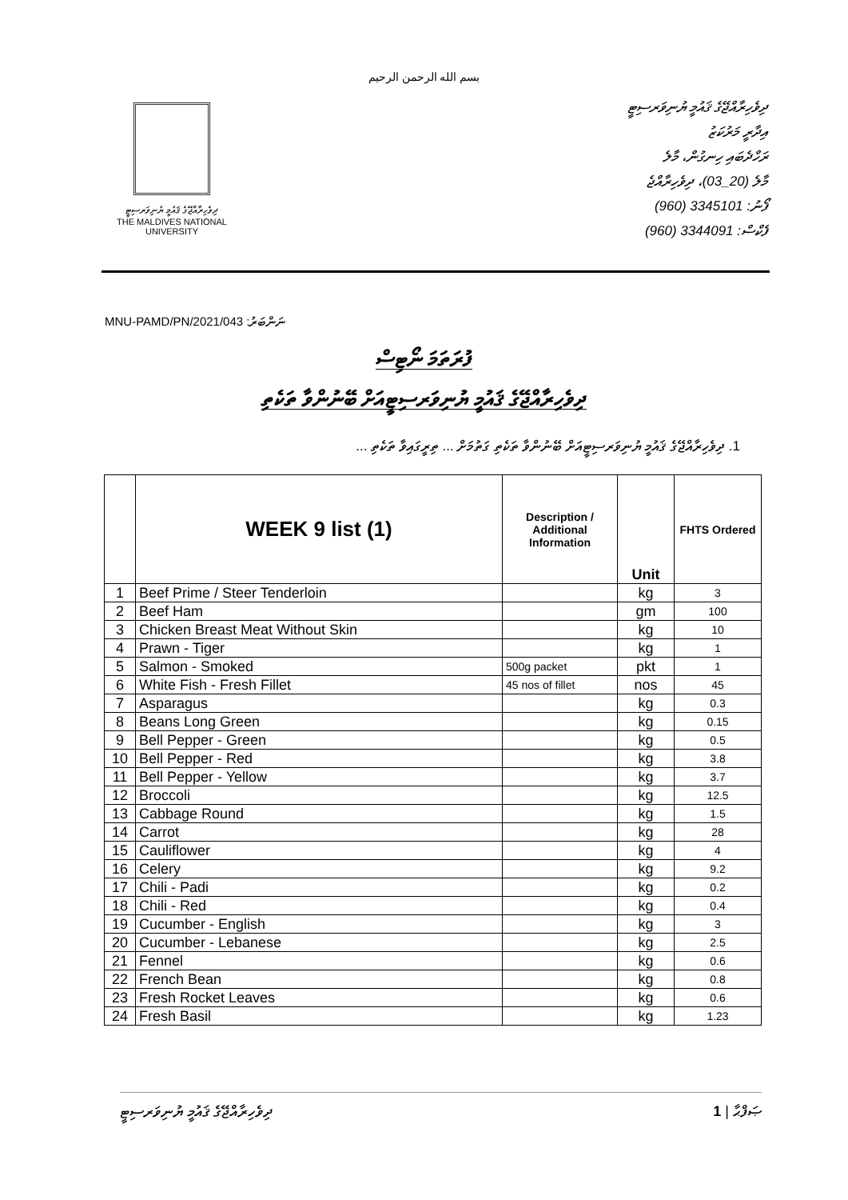بسم الله الرحمن الرحيم
ދިވެހިރާއްޖޭގެ ޤައުމީ ޔުނިވަރސިޓީ
THE MALDIVES NATIONAL
UNIVERSITY
ދިވެހިރާއްޖޭގެ ޤައުމީ ޔުނިވަރސިޓީ
އިދާރީ މަރުކަޒު
ރަހްދެބައި ހިނގުން، މާލެ
މާލެ (20_03)، ދިވެހިރާއްޖެ
ފޯނު: 3345101 (960)
ފެކްސް: 3344091 (960)
MNU-PAMD/PN/2021/043 :ނަންބަރު
ފުރަތަމަ ނޯޓިސް
ދިވެހިރާއްޖޭގެ ޤައުމީ ޔުނިވަރސިޓީއަށް ބޭނުންވާ ތަކެތި
1. ދިވެހިރާއްޖޭގެ ޤައުމީ ޔުނިވަރސިޓީއަށް ބޭނުންވާ ތަކެތި ގަތުމަށް ... ތިރީގައިވާ ތަކެތި ...
| | WEEK 9 list (1) | Description / Additional Information | Unit | FHTS Ordered |
| --- | --- | --- | --- | --- |
| 1 | Beef Prime / Steer Tenderloin | | kg | 3 |
| 2 | Beef Ham | | gm | 100 |
| 3 | Chicken Breast Meat Without Skin | | kg | 10 |
| 4 | Prawn - Tiger | | kg | 1 |
| 5 | Salmon - Smoked | 500g packet | pkt | 1 |
| 6 | White Fish - Fresh Fillet | 45 nos of fillet | nos | 45 |
| 7 | Asparagus | | kg | 0.3 |
| 8 | Beans Long Green | | kg | 0.15 |
| 9 | Bell Pepper - Green | | kg | 0.5 |
| 10 | Bell Pepper - Red | | kg | 3.8 |
| 11 | Bell Pepper - Yellow | | kg | 3.7 |
| 12 | Broccoli | | kg | 12.5 |
| 13 | Cabbage Round | | kg | 1.5 |
| 14 | Carrot | | kg | 28 |
| 15 | Cauliflower | | kg | 4 |
| 16 | Celery | | kg | 9.2 |
| 17 | Chili - Padi | | kg | 0.2 |
| 18 | Chili - Red | | kg | 0.4 |
| 19 | Cucumber - English | | kg | 3 |
| 20 | Cucumber - Lebanese | | kg | 2.5 |
| 21 | Fennel | | kg | 0.6 |
| 22 | French Bean | | kg | 0.8 |
| 23 | Fresh Rocket Leaves | | kg | 0.6 |
| 24 | Fresh Basil | | kg | 1.23 |
ދިވެހިރާއްޖޭގެ ޤައުމީ ޔުނިވަރސިޓީ ޞަފްޙާ | 1